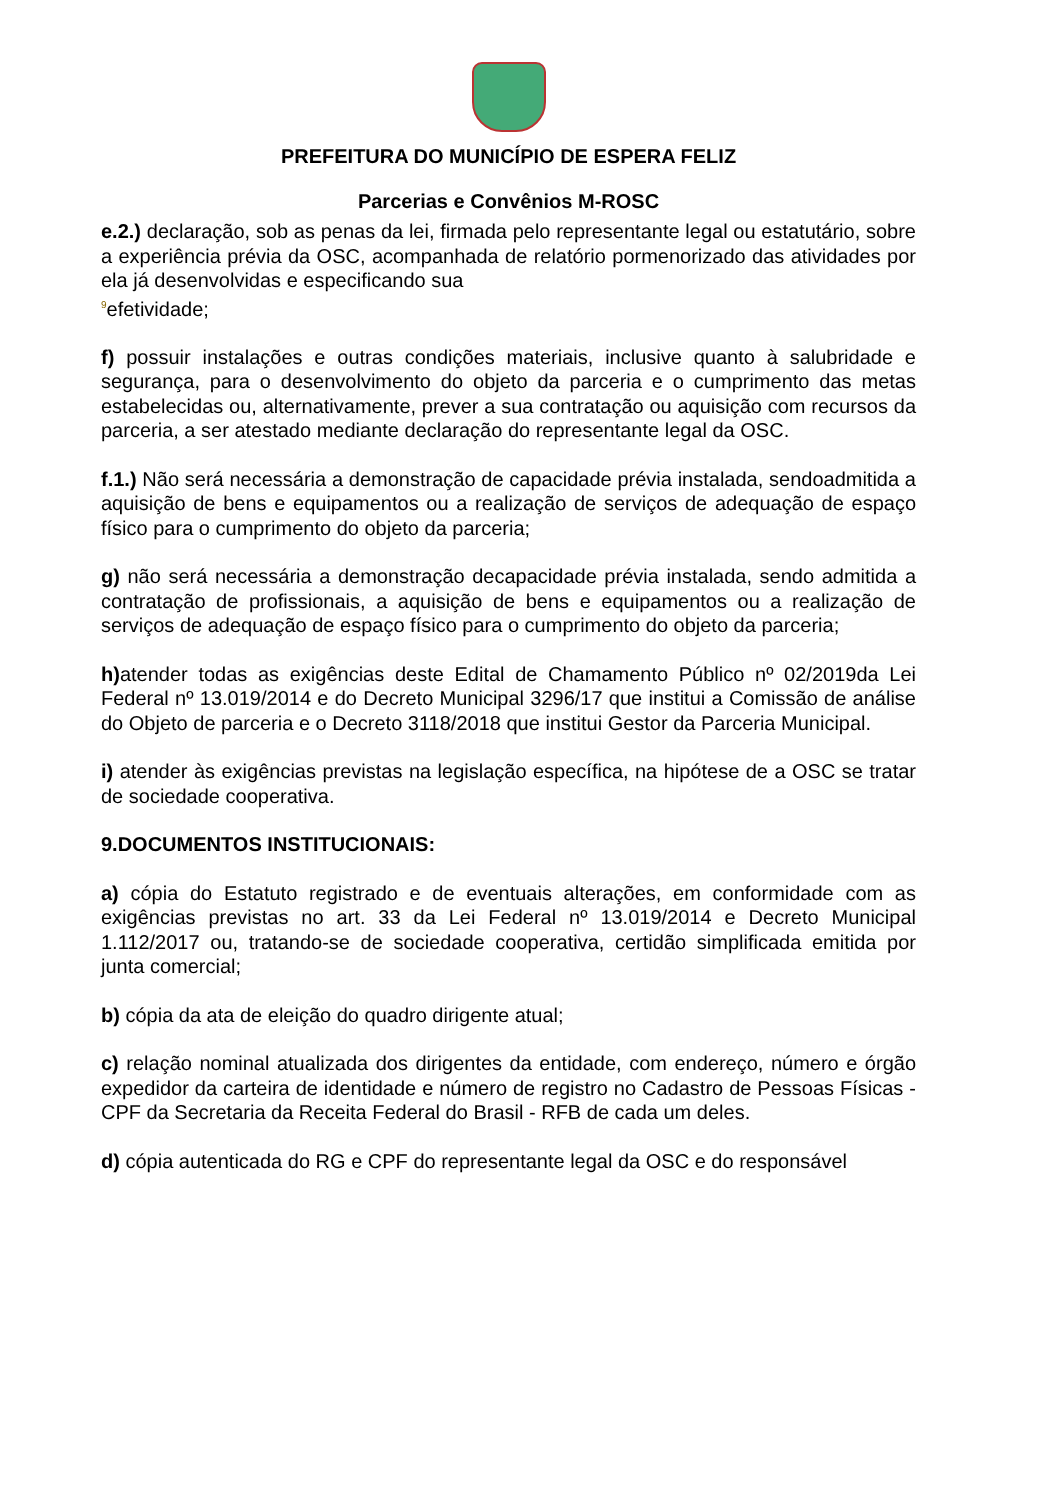PREFEITURA DO MUNICÍPIO DE ESPERA FELIZ
Parcerias e Convênios M-ROSC
e.2.) declaração, sob as penas da lei, firmada pelo representante legal ou estatutário, sobre a experiência prévia da OSC, acompanhada de relatório pormenorizado das atividades por ela já desenvolvidas e especificando sua
<sup>9</sup> efetividade;
f) possuir instalações e outras condições materiais, inclusive quanto à salubridade e segurança, para o desenvolvimento do objeto da parceria e o cumprimento das metas estabelecidas ou, alternativamente, prever a sua contratação ou aquisição com recursos da parceria, a ser atestado mediante declaração do representante legal da OSC.
f.1.) Não será necessária a demonstração de capacidade prévia instalada, sendoadmitida a aquisição de bens e equipamentos ou a realização de serviços de adequação de espaço físico para o cumprimento do objeto da parceria;
g) não será necessária a demonstração decapacidade prévia instalada, sendo admitida a contratação de profissionais, a aquisição de bens e equipamentos ou a realização de serviços de adequação de espaço físico para o cumprimento do objeto da parceria;
h) atender todas as exigências deste Edital de Chamamento Público nº 02/2019da Lei Federal nº 13.019/2014 e do Decreto Municipal 3296/17 que institui a Comissão de análise do Objeto de parceria e o Decreto 3118/2018 que institui Gestor da Parceria Municipal.
i) atender às exigências previstas na legislação específica, na hipótese de a OSC se tratar de sociedade cooperativa.
9.DOCUMENTOS INSTITUCIONAIS:
a) cópia do Estatuto registrado e de eventuais alterações, em conformidade com as exigências previstas no art. 33 da Lei Federal nº 13.019/2014 e Decreto Municipal 1.112/2017 ou, tratando-se de sociedade cooperativa, certidão simplificada emitida por junta comercial;
b) cópia da ata de eleição do quadro dirigente atual;
c) relação nominal atualizada dos dirigentes da entidade, com endereço, número e órgão expedidor da carteira de identidade e número de registro no Cadastro de Pessoas Físicas - CPF da Secretaria da Receita Federal do Brasil - RFB de cada um deles.
d) cópia autenticada do RG e CPF do representante legal da OSC e do responsável